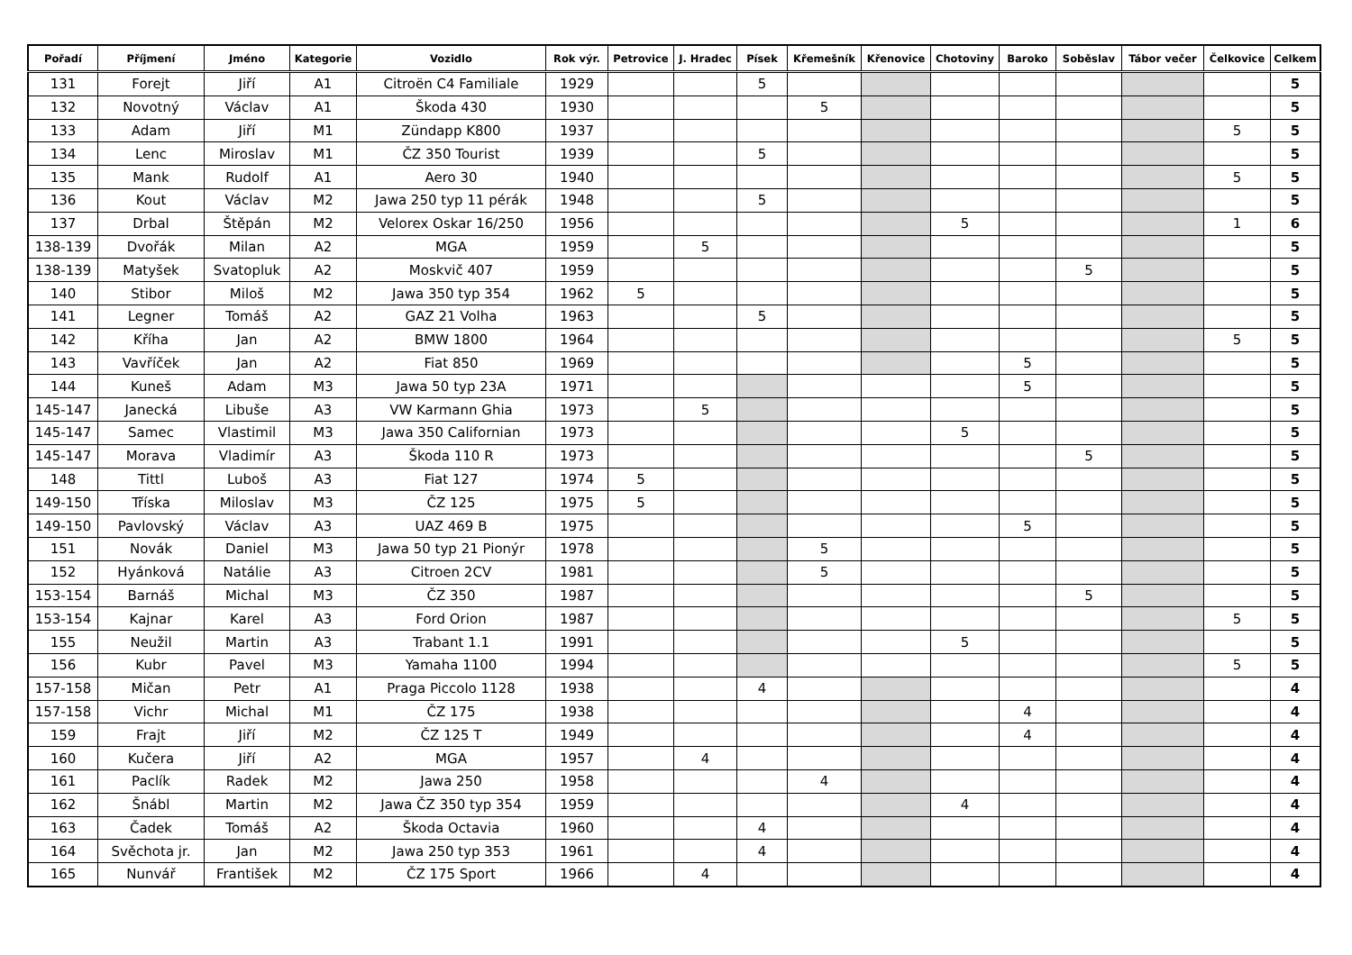| Pořadí | Příjmení | Jméno | Kategorie | Vozidlo | Rok výr. | Petrovice | J. Hradec | Písek | Křemešník | Křenovice | Chotoviny | Baroko | Soběslav | Tábor večer | Čelkovice | Celkem |
| --- | --- | --- | --- | --- | --- | --- | --- | --- | --- | --- | --- | --- | --- | --- | --- | --- |
| 131 | Forejt | Jiří | A1 | Citroën C4 Familiale | 1929 | | | 5 | | | | | | | | 5 |
| 132 | Novotný | Václav | A1 | Škoda 430 | 1930 | | | | 5 | | | | | | | 5 |
| 133 | Adam | Jiří | M1 | Zündapp K800 | 1937 | | | | | | | | | | 5 | 5 |
| 134 | Lenc | Miroslav | M1 | ČZ 350 Tourist | 1939 | | | 5 | | | | | | | | 5 |
| 135 | Mank | Rudolf | A1 | Aero 30 | 1940 | | | | | | | | | | 5 | 5 |
| 136 | Kout | Václav | M2 | Jawa 250 typ 11 pérák | 1948 | | | 5 | | | | | | | | 5 |
| 137 | Drbal | Štěpán | M2 | Velorex Oskar 16/250 | 1956 | | | | | | 5 | | | | 1 | 6 |
| 138-139 | Dvořák | Milan | A2 | MGA | 1959 | | 5 | | | | | | | | | 5 |
| 138-139 | Matyšek | Svatopluk | A2 | Moskvič 407 | 1959 | | | | | | | | 5 | | | 5 |
| 140 | Stibor | Miloš | M2 | Jawa 350 typ 354 | 1962 | 5 | | | | | | | | | | 5 |
| 141 | Legner | Tomáš | A2 | GAZ 21 Volha | 1963 | | | 5 | | | | | | | | 5 |
| 142 | Kříha | Jan | A2 | BMW 1800 | 1964 | | | | | | | | | | 5 | 5 |
| 143 | Vavříček | Jan | A2 | Fiat 850 | 1969 | | | | | | | 5 | | | | 5 |
| 144 | Kuneš | Adam | M3 | Jawa 50 typ 23A | 1971 | | | | | | | 5 | | | | 5 |
| 145-147 | Janecká | Libuše | A3 | VW Karmann Ghia | 1973 | | 5 | | | | | | | | | 5 |
| 145-147 | Samec | Vlastimil | M3 | Jawa 350 Californian | 1973 | | | | | | 5 | | | | | 5 |
| 145-147 | Morava | Vladimír | A3 | Škoda 110 R | 1973 | | | | | | | | 5 | | | 5 |
| 148 | Tittl | Luboš | A3 | Fiat 127 | 1974 | 5 | | | | | | | | | | 5 |
| 149-150 | Tříska | Miloslav | M3 | ČZ 125 | 1975 | 5 | | | | | | | | | | 5 |
| 149-150 | Pavlovský | Václav | A3 | UAZ 469 B | 1975 | | | | | | | 5 | | | | 5 |
| 151 | Novák | Daniel | M3 | Jawa 50 typ 21 Pionýr | 1978 | | | | 5 | | | | | | | 5 |
| 152 | Hyánková | Natálie | A3 | Citroen 2CV | 1981 | | | | 5 | | | | | | | 5 |
| 153-154 | Barnáš | Michal | M3 | ČZ 350 | 1987 | | | | | | | | 5 | | | 5 |
| 153-154 | Kajnar | Karel | A3 | Ford Orion | 1987 | | | | | | | | | | 5 | 5 |
| 155 | Neužil | Martin | A3 | Trabant 1.1 | 1991 | | | | | | 5 | | | | | 5 |
| 156 | Kubr | Pavel | M3 | Yamaha 1100 | 1994 | | | | | | | | | | 5 | 5 |
| 157-158 | Mičan | Petr | A1 | Praga Piccolo 1128 | 1938 | | | 4 | | | | | | | | 4 |
| 157-158 | Vichr | Michal | M1 | ČZ 175 | 1938 | | | | | | | 4 | | | | 4 |
| 159 | Frajt | Jiří | M2 | ČZ 125 T | 1949 | | | | | | | 4 | | | | 4 |
| 160 | Kučera | Jiří | A2 | MGA | 1957 | | 4 | | | | | | | | | 4 |
| 161 | Paclík | Radek | M2 | Jawa 250 | 1958 | | | | 4 | | | | | | | 4 |
| 162 | Šnábl | Martin | M2 | Jawa ČZ 350 typ 354 | 1959 | | | | | | 4 | | | | | 4 |
| 163 | Čadek | Tomáš | A2 | Škoda Octavia | 1960 | | | 4 | | | | | | | | 4 |
| 164 | Svěchota jr. | Jan | M2 | Jawa 250 typ 353 | 1961 | | | 4 | | | | | | | | 4 |
| 165 | Nunvář | František | M2 | ČZ 175 Sport | 1966 | | 4 | | | | | | | | | 4 |